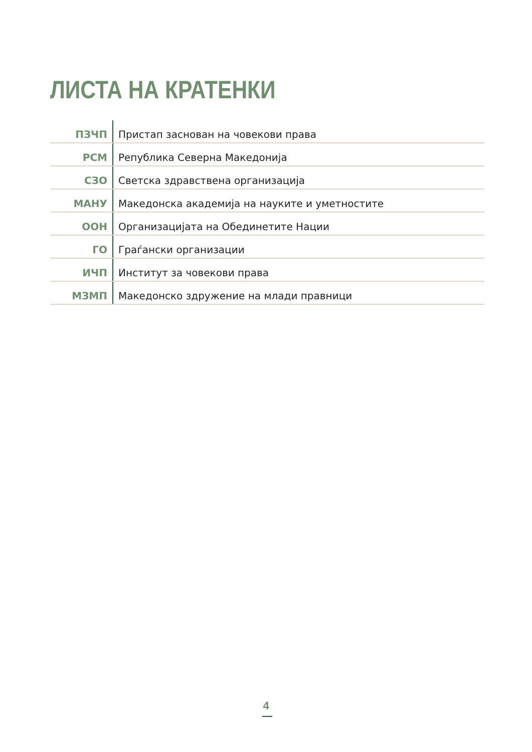ЛИСТА НА КРАТЕНКИ
| ПЗЧП | Пристап заснован на човекови права |
| РСМ | Република Северна Македонија |
| СЗО | Светска здравствена организација |
| МАНУ | Македонска академија на науките и уметностите |
| ООН | Организацијата на Обединетите Нации |
| ГО | Граѓански организации |
| ИЧП | Институт за човекови права |
| МЗМП | Македонско здружение на млади правници |
4